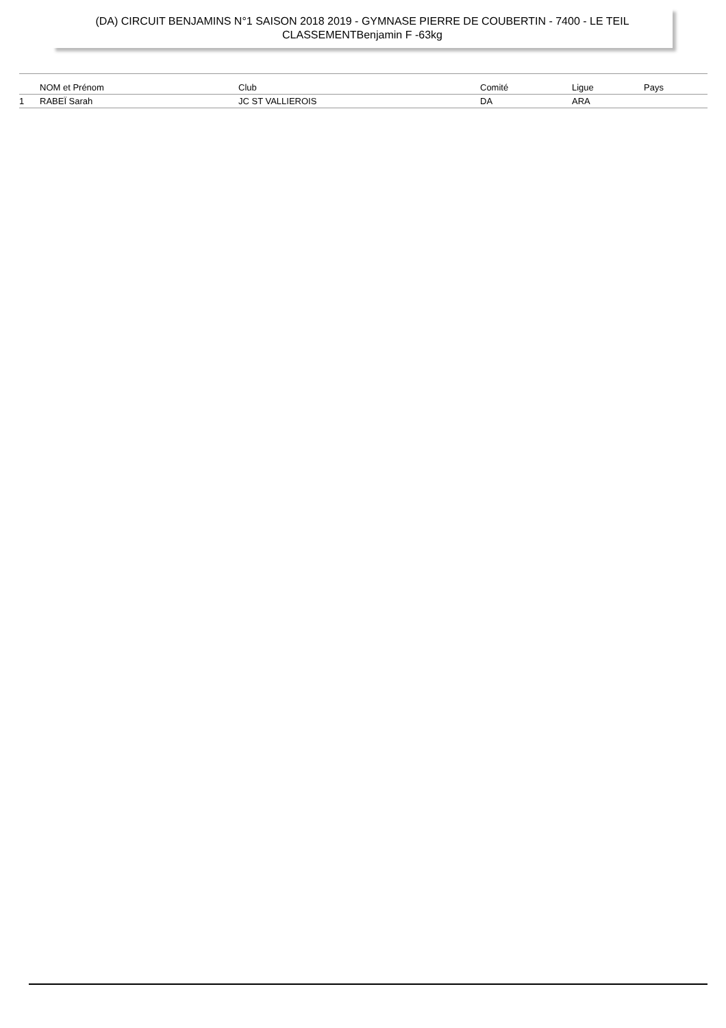(DA) CIRCUIT BENJAMINS N°1 SAISON 2018 2019 - GYMNASE PIERRE DE COUBERTIN - 7400 - LE TEIL
CLASSEMENTBenjamin F -63kg
| | NOM et Prénom | Club | Comité | Ligue | Pays |
| --- | --- | --- | --- | --- | --- |
| 1 | RABEÏ Sarah | JC ST VALLIEROIS | DA | ARA | |